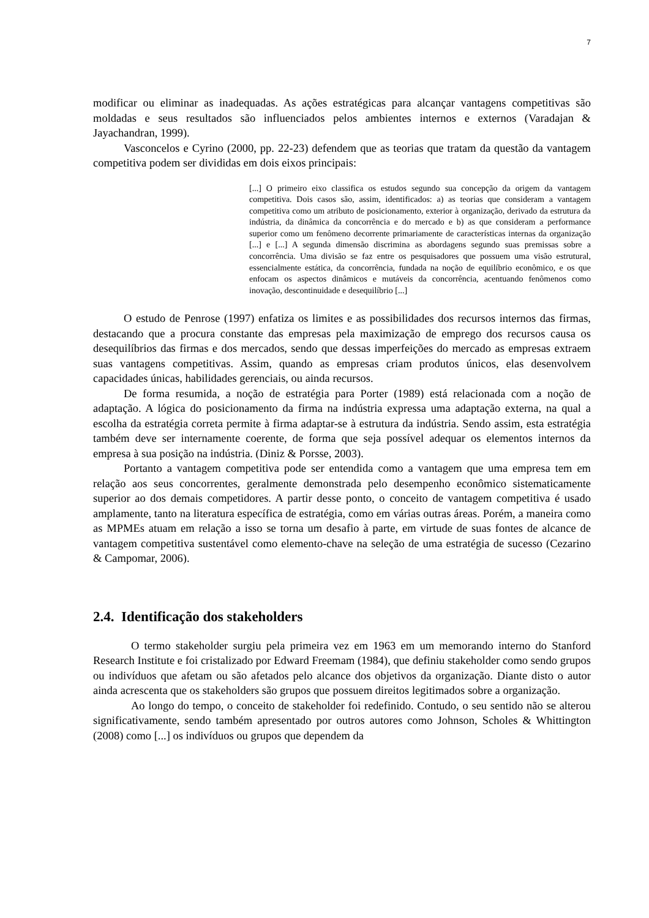7
modificar ou eliminar as inadequadas. As ações estratégicas para alcançar vantagens competitivas são moldadas e seus resultados são influenciados pelos ambientes internos e externos (Varadajan & Jayachandran, 1999).
Vasconcelos e Cyrino (2000, pp. 22-23) defendem que as teorias que tratam da questão da vantagem competitiva podem ser divididas em dois eixos principais:
[...] O primeiro eixo classifica os estudos segundo sua concepção da origem da vantagem competitiva. Dois casos são, assim, identificados: a) as teorias que consideram a vantagem competitiva como um atributo de posicionamento, exterior à organização, derivado da estrutura da indústria, da dinâmica da concorrência e do mercado e b) as que consideram a performance superior como um fenômeno decorrente primariamente de características internas da organização [...] e [...] A segunda dimensão discrimina as abordagens segundo suas premissas sobre a concorrência. Uma divisão se faz entre os pesquisadores que possuem uma visão estrutural, essencialmente estática, da concorrência, fundada na noção de equilíbrio econômico, e os que enfocam os aspectos dinâmicos e mutáveis da concorrência, acentuando fenômenos como inovação, descontinuidade e desequilíbrio [...]
O estudo de Penrose (1997) enfatiza os limites e as possibilidades dos recursos internos das firmas, destacando que a procura constante das empresas pela maximização de emprego dos recursos causa os desequilíbrios das firmas e dos mercados, sendo que dessas imperfeições do mercado as empresas extraem suas vantagens competitivas. Assim, quando as empresas criam produtos únicos, elas desenvolvem capacidades únicas, habilidades gerenciais, ou ainda recursos.
De forma resumida, a noção de estratégia para Porter (1989) está relacionada com a noção de adaptação. A lógica do posicionamento da firma na indústria expressa uma adaptação externa, na qual a escolha da estratégia correta permite à firma adaptar-se à estrutura da indústria. Sendo assim, esta estratégia também deve ser internamente coerente, de forma que seja possível adequar os elementos internos da empresa à sua posição na indústria. (Diniz & Porsse, 2003).
Portanto a vantagem competitiva pode ser entendida como a vantagem que uma empresa tem em relação aos seus concorrentes, geralmente demonstrada pelo desempenho econômico sistematicamente superior ao dos demais competidores. A partir desse ponto, o conceito de vantagem competitiva é usado amplamente, tanto na literatura específica de estratégia, como em várias outras áreas. Porém, a maneira como as MPMEs atuam em relação a isso se torna um desafio à parte, em virtude de suas fontes de alcance de vantagem competitiva sustentável como elemento-chave na seleção de uma estratégia de sucesso (Cezarino & Campomar, 2006).
2.4. Identificação dos stakeholders
O termo stakeholder surgiu pela primeira vez em 1963 em um memorando interno do Stanford Research Institute e foi cristalizado por Edward Freemam (1984), que definiu stakeholder como sendo grupos ou indivíduos que afetam ou são afetados pelo alcance dos objetivos da organização. Diante disto o autor ainda acrescenta que os stakeholders são grupos que possuem direitos legitimados sobre a organização.
Ao longo do tempo, o conceito de stakeholder foi redefinido. Contudo, o seu sentido não se alterou significativamente, sendo também apresentado por outros autores como Johnson, Scholes & Whittington (2008) como [...] os indivíduos ou grupos que dependem da